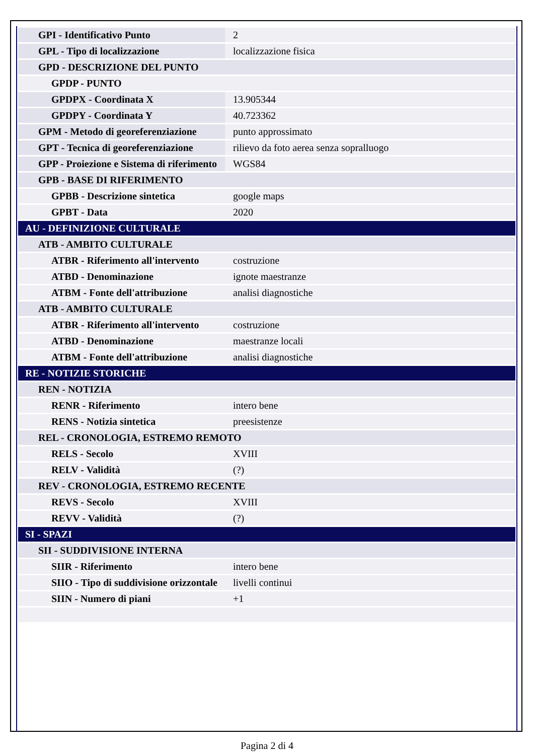| GPI - Identificativo Punto | 2 |
| GPL - Tipo di localizzazione | localizzazione fisica |
| GPD - DESCRIZIONE DEL PUNTO | |
| GPDP - PUNTO | |
| GPDPX - Coordinata X | 13.905344 |
| GPDPY - Coordinata Y | 40.723362 |
| GPM - Metodo di georeferenziazione | punto approssimato |
| GPT - Tecnica di georeferenziazione | rilievo da foto aerea senza sopralluogo |
| GPP - Proiezione e Sistema di riferimento | WGS84 |
| GPB - BASE DI RIFERIMENTO | |
| GPBB - Descrizione sintetica | google maps |
| GPBT - Data | 2020 |
| AU - DEFINIZIONE CULTURALE | |
| ATB - AMBITO CULTURALE | |
| ATBR - Riferimento all'intervento | costruzione |
| ATBD - Denominazione | ignote maestranze |
| ATBM - Fonte dell'attribuzione | analisi diagnostiche |
| ATB - AMBITO CULTURALE | |
| ATBR - Riferimento all'intervento | costruzione |
| ATBD - Denominazione | maestranze locali |
| ATBM - Fonte dell'attribuzione | analisi diagnostiche |
| RE - NOTIZIE STORICHE | |
| REN - NOTIZIA | |
| RENR - Riferimento | intero bene |
| RENS - Notizia sintetica | preesistenze |
| REL - CRONOLOGIA, ESTREMO REMOTO | |
| RELS - Secolo | XVIII |
| RELV - Validità | (?) |
| REV - CRONOLOGIA, ESTREMO RECENTE | |
| REVS - Secolo | XVIII |
| REVV - Validità | (?) |
| SI - SPAZI | |
| SII - SUDDIVISIONE INTERNA | |
| SIIR - Riferimento | intero bene |
| SIIO - Tipo di suddivisione orizzontale | livelli continui |
| SIIN - Numero di piani | +1 |
Pagina 2 di 4